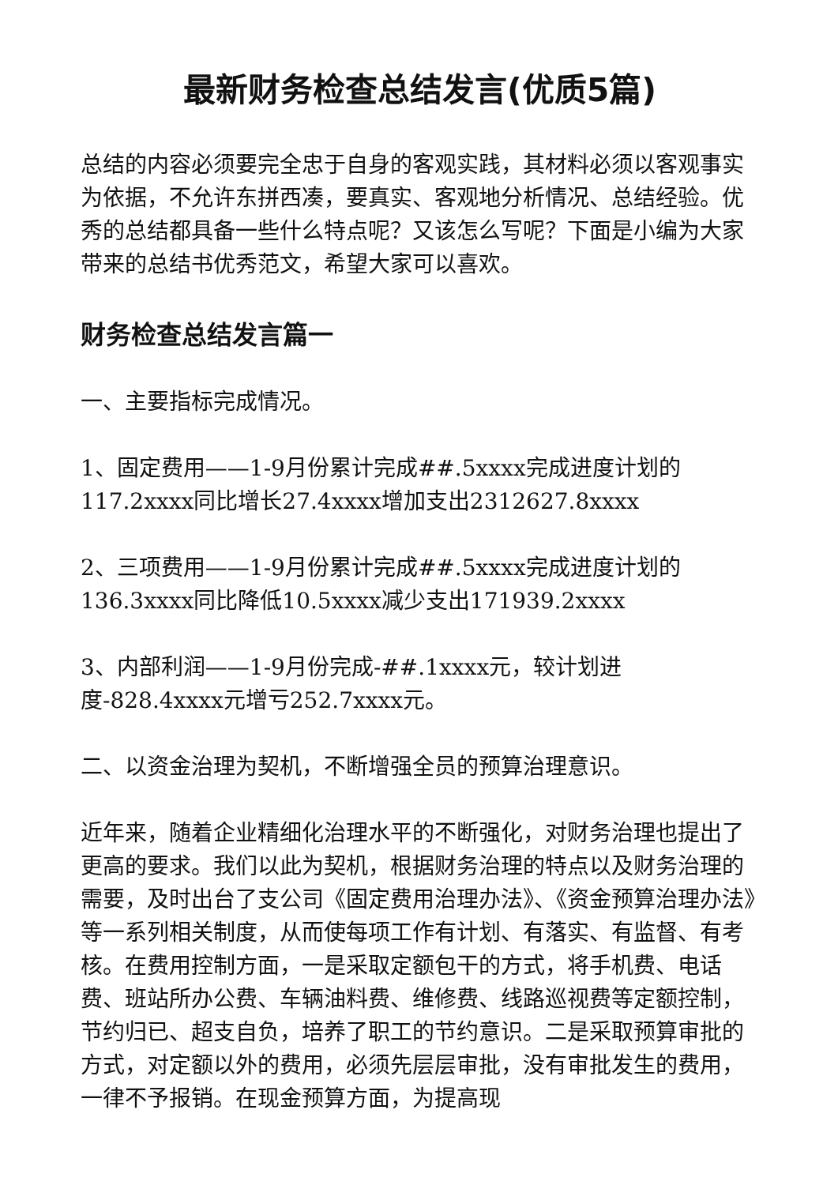最新财务检查总结发言(优质5篇)
总结的内容必须要完全忠于自身的客观实践，其材料必须以客观事实为依据，不允许东拼西凑，要真实、客观地分析情况、总结经验。优秀的总结都具备一些什么特点呢？又该怎么写呢？下面是小编为大家带来的总结书优秀范文，希望大家可以喜欢。
财务检查总结发言篇一
一、主要指标完成情况。
1、固定费用——1-9月份累计完成##.5xxxx完成进度计划的117.2xxxx同比增长27.4xxxx增加支出2312627.8xxxx
2、三项费用——1-9月份累计完成##.5xxxx完成进度计划的136.3xxxx同比降低10.5xxxx减少支出171939.2xxxx
3、内部利润——1-9月份完成-##.1xxxx元，较计划进度-828.4xxxx元增亏252.7xxxx元。
二、以资金治理为契机，不断增强全员的预算治理意识。
近年来，随着企业精细化治理水平的不断强化，对财务治理也提出了更高的要求。我们以此为契机，根据财务治理的特点以及财务治理的需要，及时出台了支公司《固定费用治理办法》、《资金预算治理办法》等一系列相关制度，从而使每项工作有计划、有落实、有监督、有考核。在费用控制方面，一是采取定额包干的方式，将手机费、电话费、班站所办公费、车辆油料费、维修费、线路巡视费等定额控制，节约归已、超支自负，培养了职工的节约意识。二是采取预算审批的方式，对定额以外的费用，必须先层层审批，没有审批发生的费用，一律不予报销。在现金预算方面，为提高现